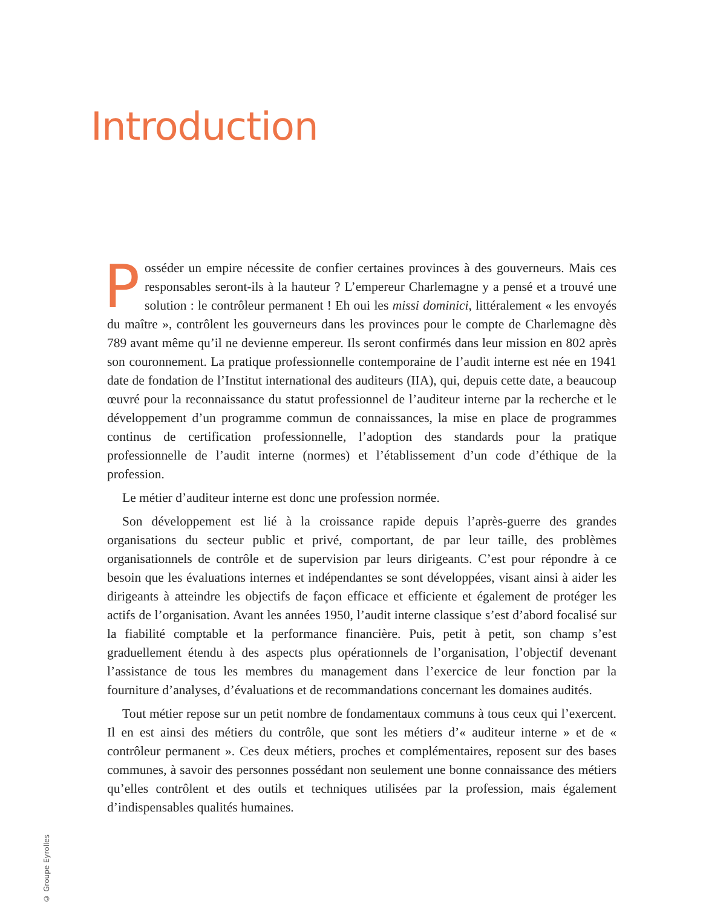Introduction
Posséder un empire nécessite de confier certaines provinces à des gouverneurs. Mais ces responsables seront-ils à la hauteur ? L’empereur Charlemagne y a pensé et a trouvé une solution : le contrôleur permanent ! Eh oui les missi dominici, littéralement « les envoyés du maître », contrôlent les gouverneurs dans les provinces pour le compte de Charlemagne dès 789 avant même qu’il ne devienne empereur. Ils seront confirmés dans leur mission en 802 après son couronnement. La pratique professionnelle contemporaine de l’audit interne est née en 1941 date de fondation de l’Institut international des auditeurs (IIA), qui, depuis cette date, a beaucoup œuvré pour la reconnaissance du statut professionnel de l’auditeur interne par la recherche et le développement d’un programme commun de connaissances, la mise en place de programmes continus de certification professionnelle, l’adoption des standards pour la pratique professionnelle de l’audit interne (normes) et l’établissement d’un code d’éthique de la profession.
Le métier d’auditeur interne est donc une profession normée.
Son développement est lié à la croissance rapide depuis l’après-guerre des grandes organisations du secteur public et privé, comportant, de par leur taille, des problèmes organisationnels de contrôle et de supervision par leurs dirigeants. C’est pour répondre à ce besoin que les évaluations internes et indépendantes se sont développées, visant ainsi à aider les dirigeants à atteindre les objectifs de façon efficace et efficiente et également de protéger les actifs de l’organisation. Avant les années 1950, l’audit interne classique s’est d’abord focalisé sur la fiabilité comptable et la performance financière. Puis, petit à petit, son champ s’est graduellement étendu à des aspects plus opérationnels de l’organisation, l’objectif devenant l’assistance de tous les membres du management dans l’exercice de leur fonction par la fourniture d’analyses, d’évaluations et de recommandations concernant les domaines audités.
Tout métier repose sur un petit nombre de fondamentaux communs à tous ceux qui l’exercent. Il en est ainsi des métiers du contrôle, que sont les métiers d’« auditeur interne » et de « contrôleur permanent ». Ces deux métiers, proches et complémentaires, reposent sur des bases communes, à savoir des personnes possédant non seulement une bonne connaissance des métiers qu’elles contrôlent et des outils et techniques utilisées par la profession, mais également d’indispensables qualités humaines.
© Groupe Eyrolles